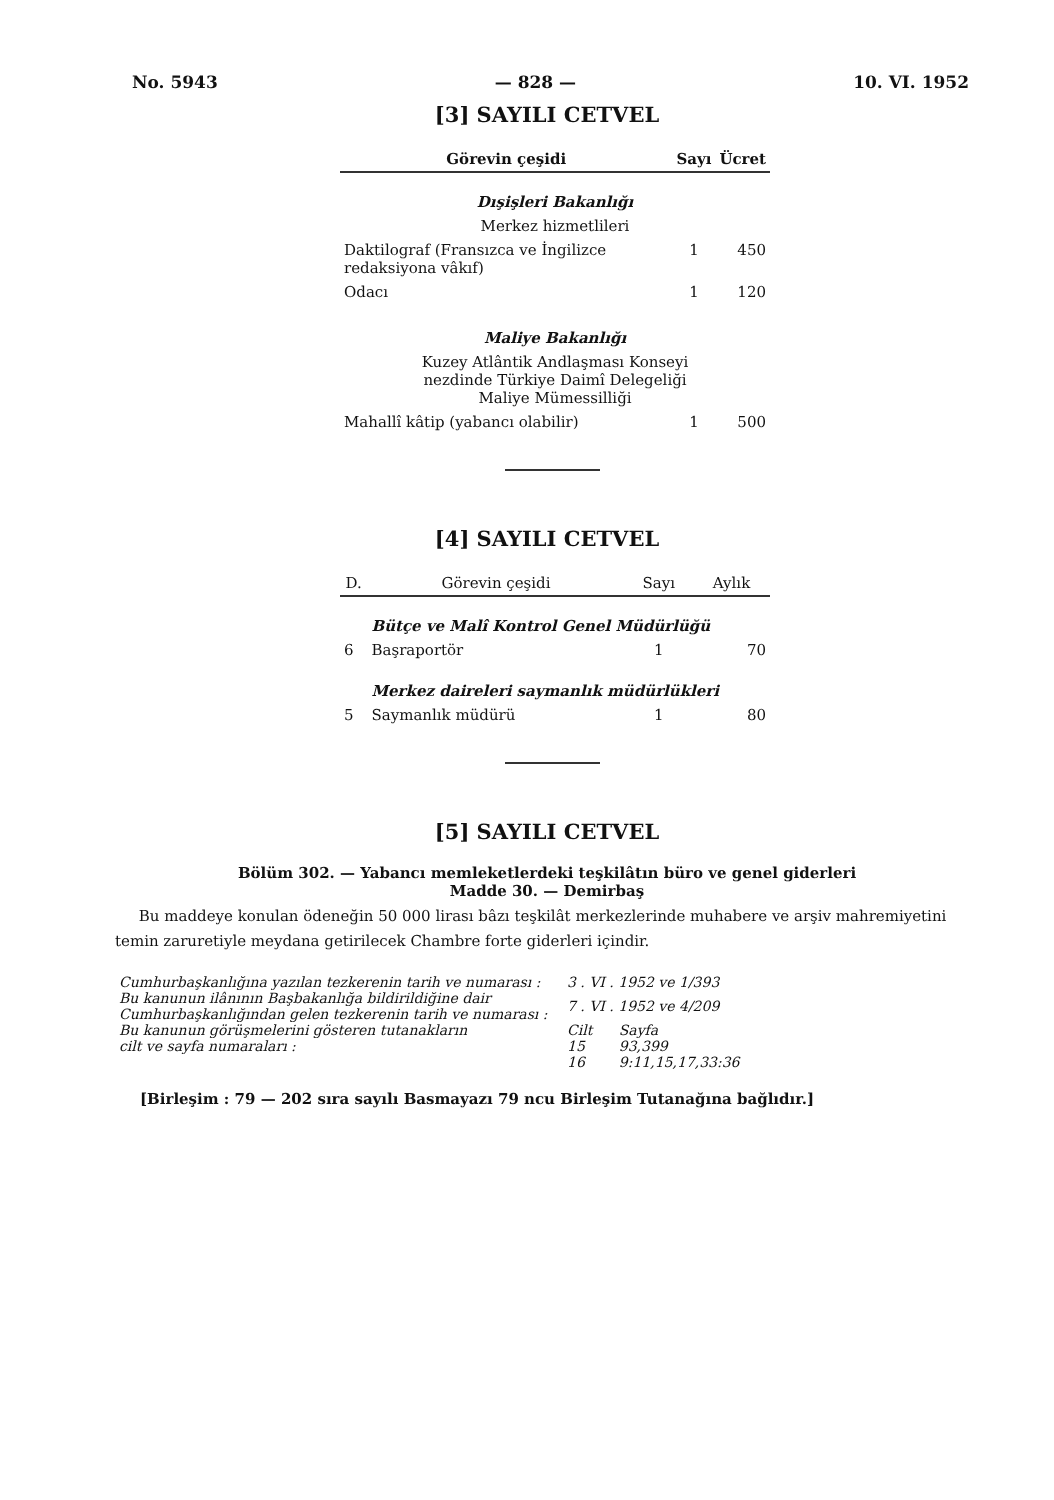No. 5943 — 828 — 10. VI. 1952
[3] SAYILI CETVEL
| Görevin çeşidi | Sayı | Ücret |
| --- | --- | --- |
| Dışişleri Bakanlığı | | |
| Merkez hizmetlileri | | |
| Daktilograf (Fransızca ve İngilizce redaksiyona vâkıf) | 1 | 450 |
| Odacı | 1 | 120 |
| Maliye Bakanlığı | | |
| Kuzey Atlântik Andlaşması Konseyi nezdinde Türkiye Daimî Delegeliği Maliye Mümessilliği | | |
| Mahallî kâtip (yabancı olabilir) | 1 | 500 |
[4] SAYILI CETVEL
| D. | Görevin çeşidi | Sayı | Aylık |
| --- | --- | --- | --- |
| | Bütçe ve Malî Kontrol Genel Müdürlüğü | | |
| 6 | Başraportör | 1 | 70 |
| | Merkez daireleri saymanlık müdürlükleri | | |
| 5 | Saymanlık müdürü | 1 | 80 |
[5] SAYILI CETVEL
Bölüm 302. — Yabancı memleketlerdeki teşkilâtın büro ve genel giderleri
Madde 30. — Demirbaş
Bu maddeye konulan ödeneğin 50 000 lirası bâzı teşkilât merkezlerinde muhabere ve arşiv mahremiyetini temin zaruretiyle meydana getirilecek Chambre forte giderleri içindir.
| Cumhurbaşkanlığına yazılan tezkerenin tarih ve numarası : | 3 . VI . 1952 ve 1/393 | |
| Bu kanunun ilânının Başbakanlığa bildirildiğine dair Cumhurbaşkanlığından gelen tezkerenin tarih ve numarası : | 7 . VI . 1952 ve 4/209 | |
| Bu kanunun görüşmelerini gösteren tutanakların | Cilt | Sayfa |
| cilt ve sayfa numaraları : | 15 | 93,399 |
| | 16 | 9:11,15,17,33:36 |
[Birleşim : 79 — 202 sıra sayılı Basmayazı 79 ncu Birleşim Tutanağına bağlıdır.]